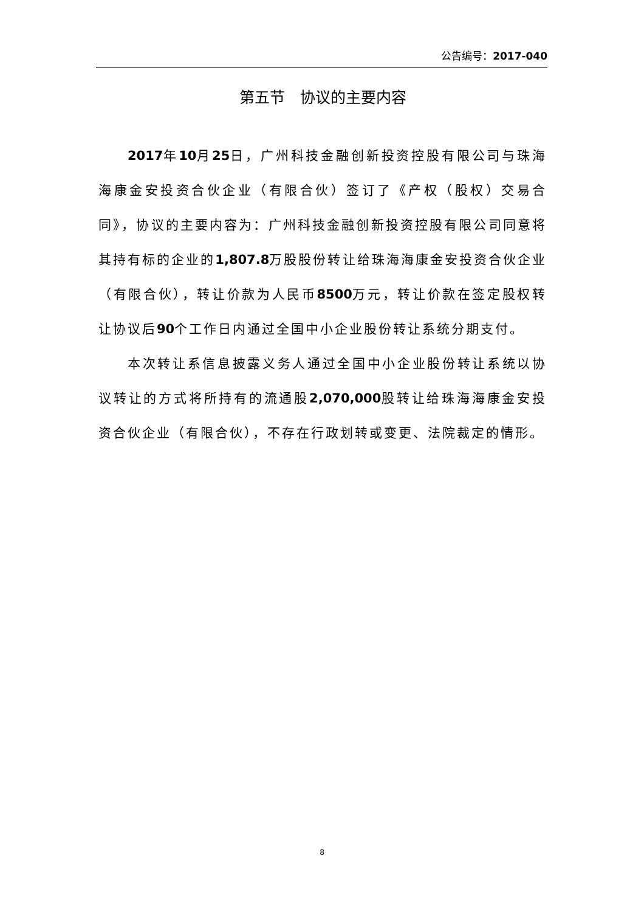公告编号：2017-040
第五节　协议的主要内容
2017年10月25日，广州科技金融创新投资控股有限公司与珠海海康金安投资合伙企业（有限合伙）签订了《产权（股权）交易合同》，协议的主要内容为：广州科技金融创新投资控股有限公司同意将其持有标的企业的1,807.8万股股份转让给珠海海康金安投资合伙企业（有限合伙），转让价款为人民币8500万元，转让价款在签定股权转让协议后90个工作日内通过全国中小企业股份转让系统分期支付。
本次转让系信息披露义务人通过全国中小企业股份转让系统以协议转让的方式将所持有的流通股2,070,000股转让给珠海海康金安投资合伙企业（有限合伙），不存在行政划转或变更、法院裁定的情形。
8